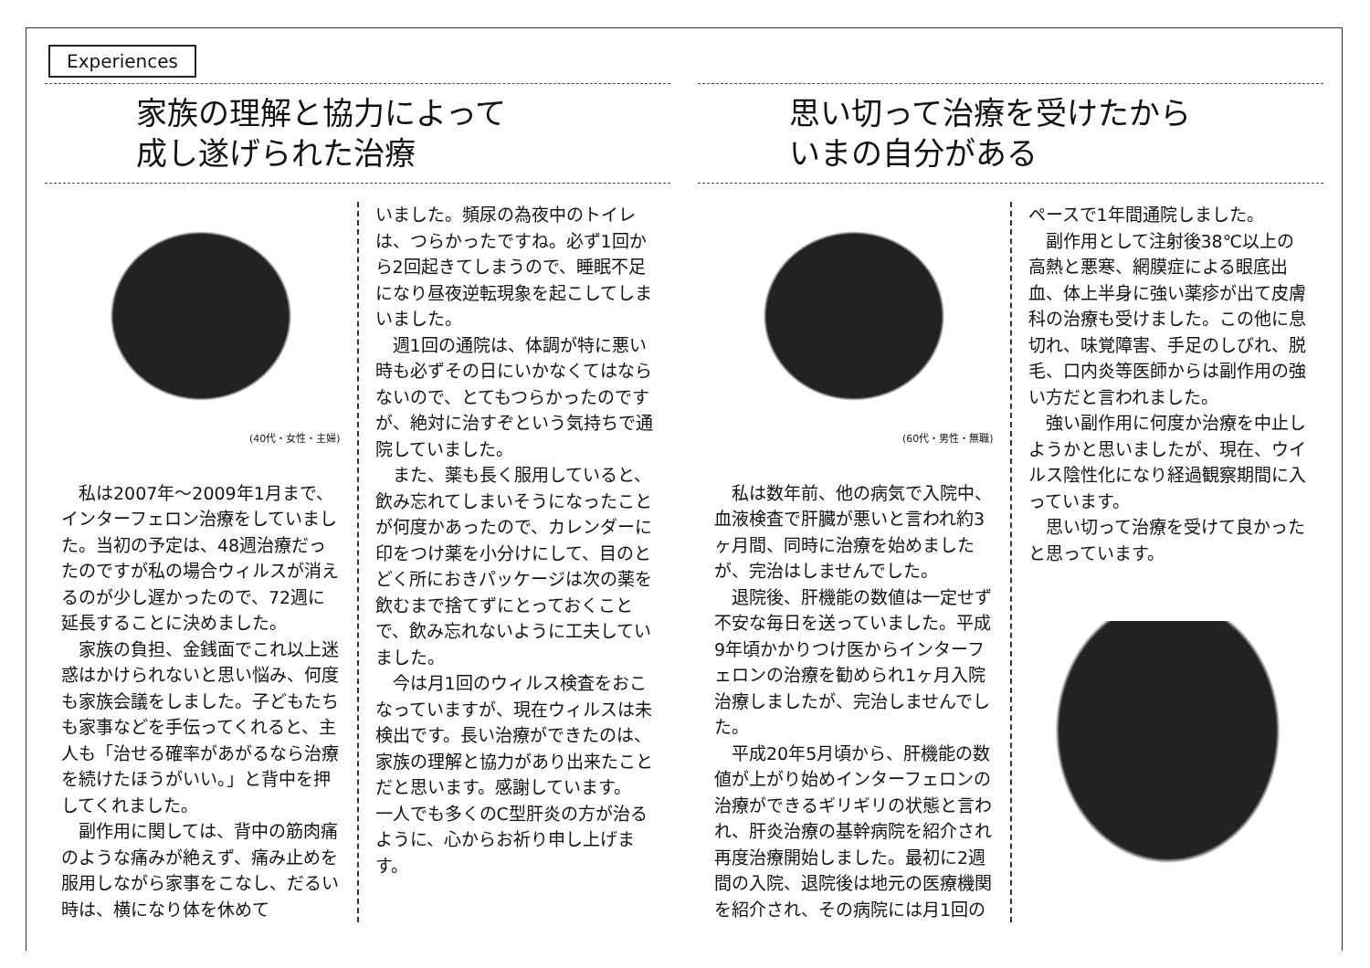Experiences
家族の理解と協力によって
成し遂げられた治療
(40代・女性・主婦)
私は2007年～2009年1月まで、インターフェロン治療をしていました。当初の予定は、48週治療だったのですが私の場合ウィルスが消えるのが少し遅かったので、72週に延長することに決めました。
家族の負担、金銭面でこれ以上迷惑はかけられないと思い悩み、何度も家族会議をしました。子どもたちも家事などを手伝ってくれると、主人も「治せる確率があがるなら治療を続けたほうがいい。」と背中を押してくれました。
副作用に関しては、背中の筋肉痛のような痛みが絶えず、痛み止めを服用しながら家事をこなし、だるい時は、横になり体を休めて
いました。頻尿の為夜中のトイレは、つらかったですね。必ず1回から2回起きてしまうので、睡眠不足になり昼夜逆転現象を起こしてしまいました。
週1回の通院は、体調が特に悪い時も必ずその日にいかなくてはならないので、とてもつらかったのですが、絶対に治すぞという気持ちで通院していました。
また、薬も長く服用していると、飲み忘れてしまいそうになったことが何度かあったので、カレンダーに印をつけ薬を小分けにして、目のとどく所におきパッケージは次の薬を飲むまで捨てずにとっておくことで、飲み忘れないように工夫していました。
今は月1回のウィルス検査をおこなっていますが、現在ウィルスは未検出です。長い治療ができたのは、家族の理解と協力があり出来たことだと思います。感謝しています。
一人でも多くのC型肝炎の方が治るように、心からお祈り申し上げます。
思い切って治療を受けたから
いまの自分がある
(60代・男性・無職)
私は数年前、他の病気で入院中、血液検査で肝臓が悪いと言われ約3ヶ月間、同時に治療を始めましたが、完治はしませんでした。
退院後、肝機能の数値は一定せず不安な毎日を送っていました。平成9年頃かかりつけ医からインターフェロンの治療を勧められ1ヶ月入院治療しましたが、完治しませんでした。
平成20年5月頃から、肝機能の数値が上がり始めインターフェロンの治療ができるギリギリの状態と言われ、肝炎治療の基幹病院を紹介され再度治療開始しました。最初に2週間の入院、退院後は地元の医療機関を紹介され、その病院には月1回の
ペースで1年間通院しました。
副作用として注射後38℃以上の高熱と悪寒、網膜症による眼底出血、体上半身に強い薬疹が出て皮膚科の治療も受けました。この他に息切れ、味覚障害、手足のしびれ、脱毛、口内炎等医師からは副作用の強い方だと言われました。
強い副作用に何度か治療を中止しようかと思いましたが、現在、ウイルス陰性化になり経過観察期間に入っています。
思い切って治療を受けて良かったと思っています。